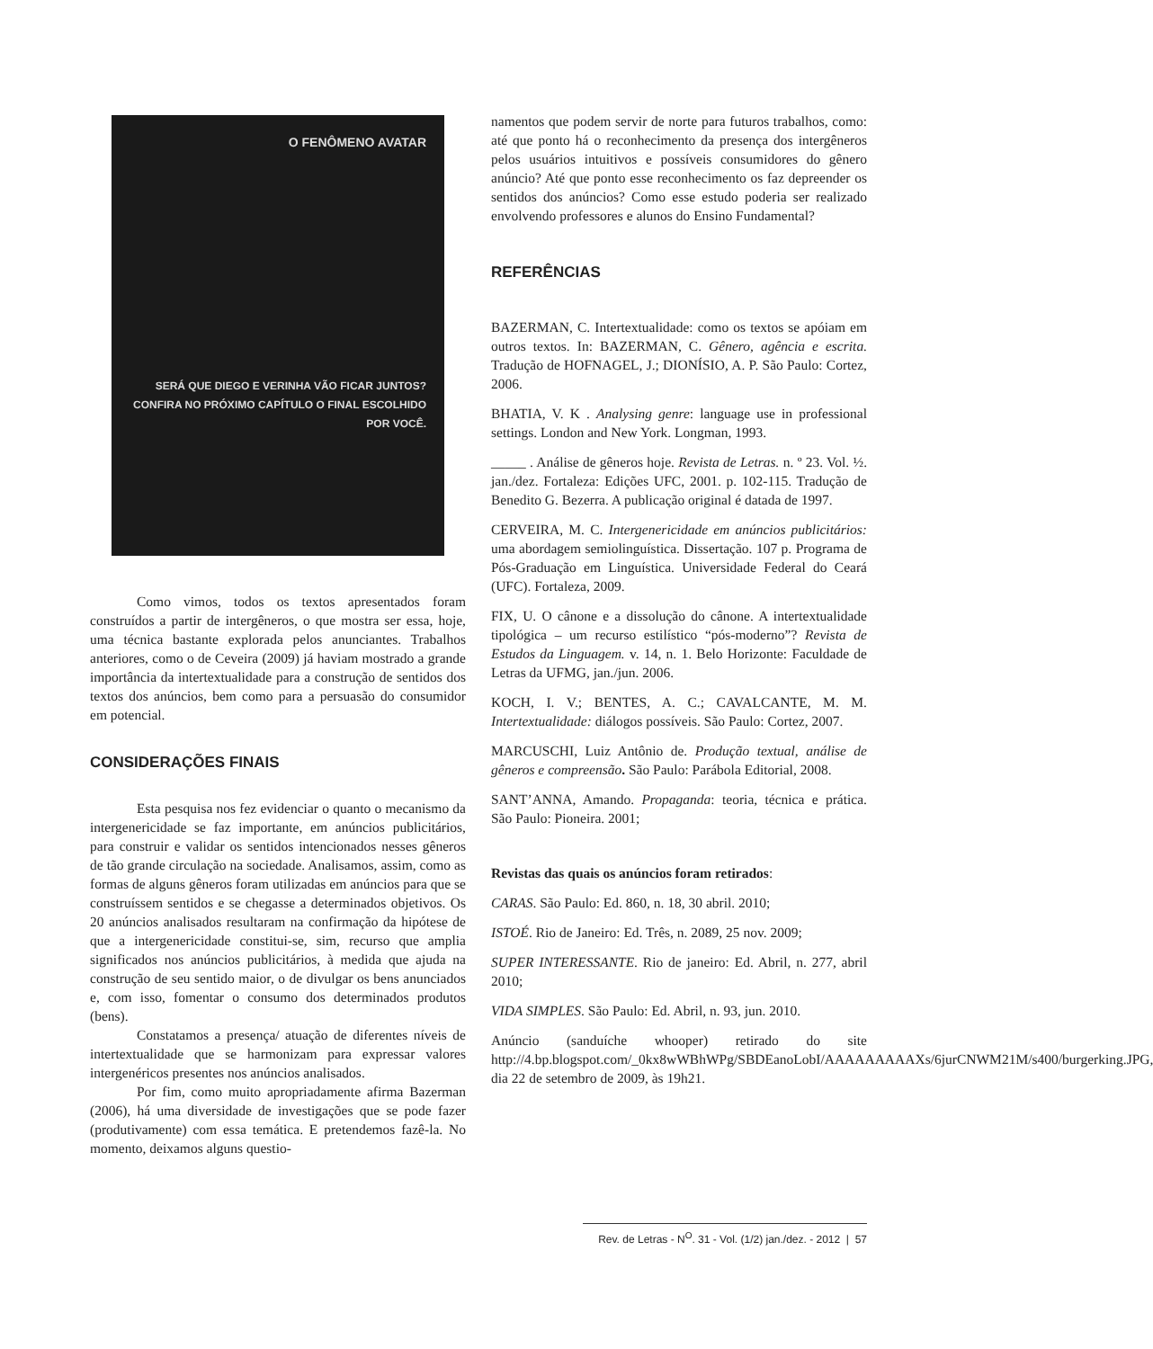O FENÔMENO AVATAR
SERÁ QUE DIEGO E VERINHA VÃO FICAR JUNTOS?
CONFIRA NO PRÓXIMO CAPÍTULO O FINAL ESCOLHIDO POR VOCÊ.
Como vimos, todos os textos apresentados foram construídos a partir de intergêneros, o que mostra ser essa, hoje, uma técnica bastante explorada pelos anunciantes. Trabalhos anteriores, como o de Ceveira (2009) já haviam mostrado a grande importância da intertextualidade para a construção de sentidos dos textos dos anúncios, bem como para a persuasão do consumidor em potencial.
CONSIDERAÇÕES FINAIS
Esta pesquisa nos fez evidenciar o quanto o mecanismo da intergenericidade se faz importante, em anúncios publicitários, para construir e validar os sentidos intencionados nesses gêneros de tão grande circulação na sociedade. Analisamos, assim, como as formas de alguns gêneros foram utilizadas em anúncios para que se construíssem sentidos e se chegasse a determinados objetivos. Os 20 anúncios analisados resultaram na confirmação da hipótese de que a intergenericidade constitui-se, sim, recurso que amplia significados nos anúncios publicitários, à medida que ajuda na construção de seu sentido maior, o de divulgar os bens anunciados e, com isso, fomentar o consumo dos determinados produtos (bens).
Constatamos a presença/ atuação de diferentes níveis de intertextualidade que se harmonizam para expressar valores intergenéricos presentes nos anúncios analisados.
Por fim, como muito apropriadamente afirma Bazerman (2006), há uma diversidade de investigações que se pode fazer (produtivamente) com essa temática. E pretendemos fazê-la. No momento, deixamos alguns questio-
namentos que podem servir de norte para futuros trabalhos, como: até que ponto há o reconhecimento da presença dos intergêneros pelos usuários intuitivos e possíveis consumidores do gênero anúncio? Até que ponto esse reconhecimento os faz depreender os sentidos dos anúncios? Como esse estudo poderia ser realizado envolvendo professores e alunos do Ensino Fundamental?
REFERÊNCIAS
BAZERMAN, C. Intertextualidade: como os textos se apóiam em outros textos. In: BAZERMAN, C. Gênero, agência e escrita. Tradução de HOFNAGEL, J.; DIONÍSIO, A. P. São Paulo: Cortez, 2006.
BHATIA, V. K . Analysing genre: language use in professional settings. London and New York. Longman, 1993.
_____ . Análise de gêneros hoje. Revista de Letras. n. º 23. Vol. ½. jan./dez. Fortaleza: Edições UFC, 2001. p. 102-115. Tradução de Benedito G. Bezerra. A publicação original é datada de 1997.
CERVEIRA, M. C. Intergenericidade em anúncios publicitários: uma abordagem semiolinguística. Dissertação. 107 p. Programa de Pós-Graduação em Linguística. Universidade Federal do Ceará (UFC). Fortaleza, 2009.
FIX, U. O cânone e a dissolução do cânone. A intertextualidade tipológica – um recurso estilístico “pós-moderno”? Revista de Estudos da Linguagem. v. 14, n. 1. Belo Horizonte: Faculdade de Letras da UFMG, jan./jun. 2006.
KOCH, I. V.; BENTES, A. C.; CAVALCANTE, M. M. Intertextualidade: diálogos possíveis. São Paulo: Cortez, 2007.
MARCUSCHI, Luiz Antônio de. Produção textual, análise de gêneros e compreensão. São Paulo: Parábola Editorial, 2008.
SANT’ANNA, Amando. Propaganda: teoria, técnica e prática. São Paulo: Pioneira. 2001;
Revistas das quais os anúncios foram retirados:
CARAS. São Paulo: Ed. 860, n. 18, 30 abril. 2010;
ISTOÉ. Rio de Janeiro: Ed. Três, n. 2089, 25 nov. 2009;
SUPER INTERESSANTE. Rio de janeiro: Ed. Abril, n. 277, abril 2010;
VIDA SIMPLES. São Paulo: Ed. Abril, n. 93, jun. 2010.
Anúncio (sanduíche whooper) retirado do site http://4.bp.blogspot.com/_0kx8wWBhWPg/SBDEanoLobI/AAAAAAAAAXs/6jurCNWM21M/s400/burgerking.JPG, dia 22 de setembro de 2009, às 19h21.
Rev. de Letras - N<sup>O</sup>. 31 - Vol. (1/2) jan./dez. - 2012 | 57